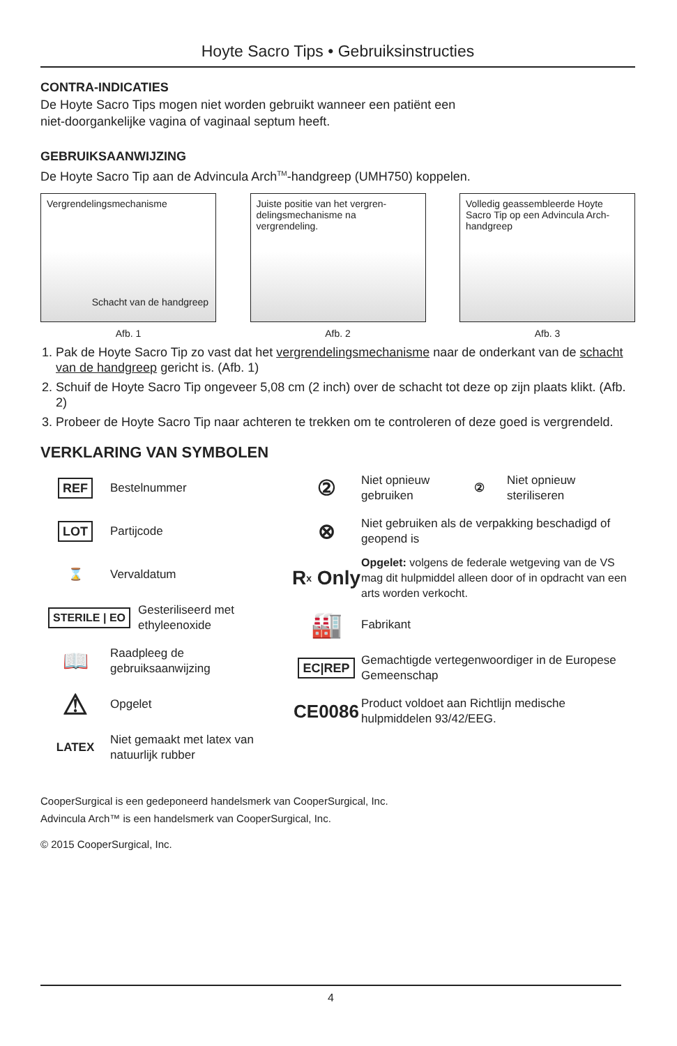Hoyte Sacro Tips • Gebruiksinstructies
CONTRA-INDICATIES
De Hoyte Sacro Tips mogen niet worden gebruikt wanneer een patiënt een
niet-doorgankelijke vagina of vaginaal septum heeft.
GEBRUIKSAANWIJZING
De Hoyte Sacro Tip aan de Advincula Arch<sup>TM</sup>-handgreep (UMH750) koppelen.
Vergrendelingsmechanisme
Schacht van de handgreep
Afb. 1
Juiste positie van het vergren-delingsmechanisme na vergrendeling.
Afb. 2
Volledig geassembleerde Hoyte Sacro Tip op een Advincula Arch-handgreep
Afb. 3
1. Pak de Hoyte Sacro Tip zo vast dat het vergrendelingsmechanisme naar de onderkant van de schacht van de handgreep gericht is. (Afb. 1)
2. Schuif de Hoyte Sacro Tip ongeveer 5,08 cm (2 inch) over de schacht tot deze op zijn plaats klikt. (Afb. 2)
3. Probeer de Hoyte Sacro Tip naar achteren te trekken om te controleren of deze goed is vergrendeld.
VERKLARING VAN SYMBOLEN
REF
Bestelnummer
LOT
Partijcode
⌛
Vervaldatum
STERILE | EO
Gesteriliseerd met ethyleenoxide
📖
Raadpleeg de gebruiksaanwijzing
⚠
Opgelet
LATEX
Niet gemaakt met latex van natuurlijk rubber
②
Niet opnieuw gebruiken
②
Niet opnieuw steriliseren
⊗
Niet gebruiken als de verpakking beschadigd of geopend is
R<sub>x</sub> Only
Opgelet: volgens de federale wetgeving van de VS mag dit hulpmiddel alleen door of in opdracht van een arts worden verkocht.
🏭
Fabrikant
EC|REP
Gemachtigde vertegenwoordiger in de Europese Gemeenschap
CE0086
Product voldoet aan Richtlijn medische hulpmiddelen 93/42/EEG.
CooperSurgical is een gedeponeerd handelsmerk van CooperSurgical, Inc.
Advincula Arch™ is een handelsmerk van CooperSurgical, Inc.
© 2015 CooperSurgical, Inc.
4